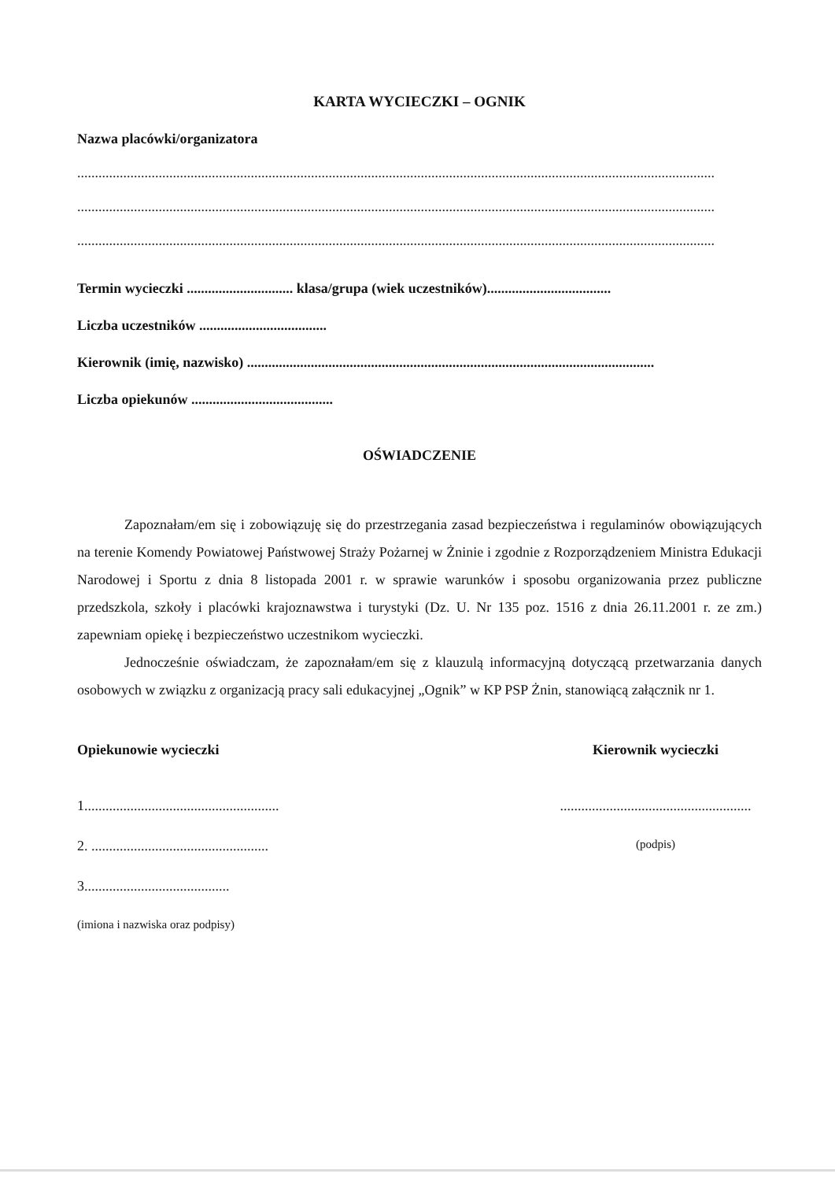KARTA WYCIECZKI – OGNIK
Nazwa placówki/organizatora
....................................................................................................................................................................................
....................................................................................................................................................................................
....................................................................................................................................................................................
Termin wycieczki .............................. klasa/grupa (wiek uczestników)...................................
Liczba uczestników ....................................
Kierownik (imię, nazwisko) ...................................................................................................................
Liczba opiekunów ........................................
OŚWIADCZENIE
Zapoznałam/em się i zobowiązuję się do przestrzegania zasad bezpieczeństwa i regulaminów obowiązujących na terenie Komendy Powiatowej Państwowej Straży Pożarnej w Żninie i zgodnie z Rozporządzeniem Ministra Edukacji Narodowej i Sportu z dnia 8 listopada 2001 r. w sprawie warunków i sposobu organizowania przez publiczne przedszkola, szkoły i placówki krajoznawstwa i turystyki (Dz. U. Nr 135 poz. 1516 z dnia 26.11.2001 r. ze zm.) zapewniam opiekę i bezpieczeństwo uczestnikom wycieczki.
Jednocześnie oświadczam, że zapoznałam/em się z klauzulą informacyjną dotyczącą przetwarzania danych osobowych w związku z organizacją pracy sali edukacyjnej „Ognik” w KP PSP Żnin, stanowiącą załącznik nr 1.
Opiekunowie wycieczki
1.......................................................
2. ..................................................
3.........................................
(imiona i nazwiska oraz podpisy)
Kierownik wycieczki
......................................................
(podpis)